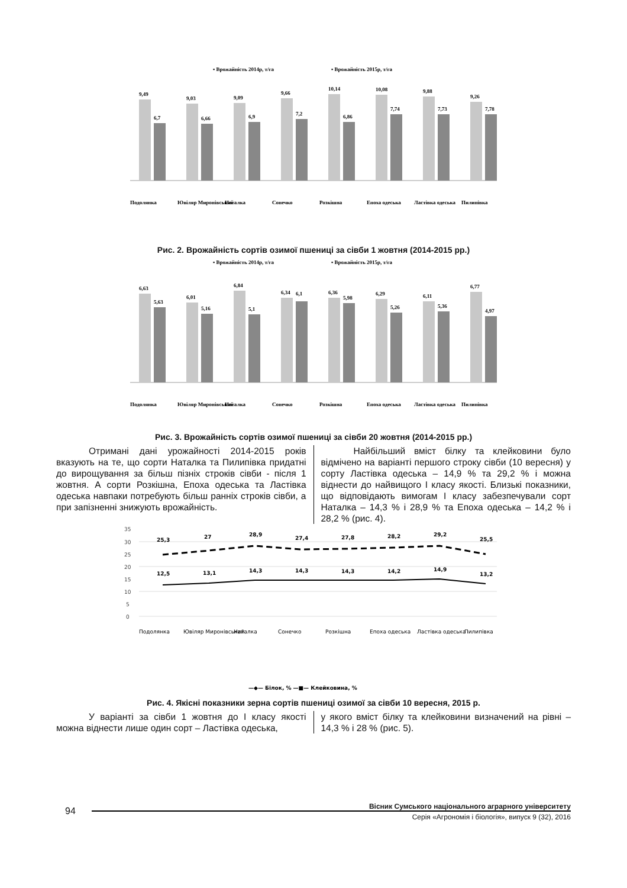▪ Врожайність 2014р, т/га
▪ Врожайність 2015р, т/га
9,49
6,7
9,03
6,66
9,09
6,9
9,66
7,2
10,14
6,86
10,08
7,74
9,88
7,73
9,26
7,78
Подолянка
Ювіляр Миронівський
Наталка
Сонечко
Розкішна
Епоха одеська
Ластівка одеська
Пилипівка
Рис. 2. Врожайність сортів озимої пшениці за сівби 1 жовтня (2014-2015 рр.)
▪ Врожайність 2014р, т/га
▪ Врожайність 2015р, т/га
6,63
5,63
6,01
5,16
6,84
5,1
6,34
6,1
6,36
5,98
6,29
5,26
6,11
5,36
6,77
4,97
Подолянка
Ювіляр Миронівський
Наталка
Сонечко
Розкішна
Епоха одеська
Ластівка одеська
Пилипівка
Рис. 3. Врожайність сортів озимої пшениці за сівби 20 жовтня (2014-2015 рр.)
Отримані дані урожайності 2014-2015 років вказують на те, що сорти Наталка та Пилипівка придатні до вирощування за більш пізніх строків сівби - після 1 жовтня. А сорти Розкішна, Епоха одеська та Ластівка одеська навпаки потребують більш ранніх строків сівби, а при запізненні знижують врожайність.
Найбільший вміст білку та клейковини було відмічено на варіанті першого строку сівби (10 вересня) у сорту Ластівка одеська – 14,9 % та 29,2 % і можна віднести до найвищого І класу якості. Близькі показники, що відповідають вимогам І класу забезпечували сорт Наталка – 14,3 % і 28,9 % та Епоха одеська – 14,2 % і 28,2 % (рис. 4).
35
30
25
20
15
10
5
0
25,3
27
28,9
27,4
27,8
28,2
29,2
25,5
12,5
13,1
14,3
14,3
14,3
14,2
14,9
13,2
Подолянка
Ювіляр Миронівський
Наталка
Сонечко
Розкішна
Епоха одеська
Ластівка одеська
Пилипівка
—◆— Білок, % —■— Клейковина, %
Рис. 4. Якісні показники зерна сортів пшениці озимої за сівби 10 вересня, 2015 р.
У варіанті за сівби 1 жовтня до І класу якості можна віднести лише один сорт – Ластівка одеська,
у якого вміст білку та клейковини визначений на рівні – 14,3 % і 28 % (рис. 5).
94
Вісник Сумського національного аграрного університету
Серія «Агрономія і біологія», випуск 9 (32), 2016